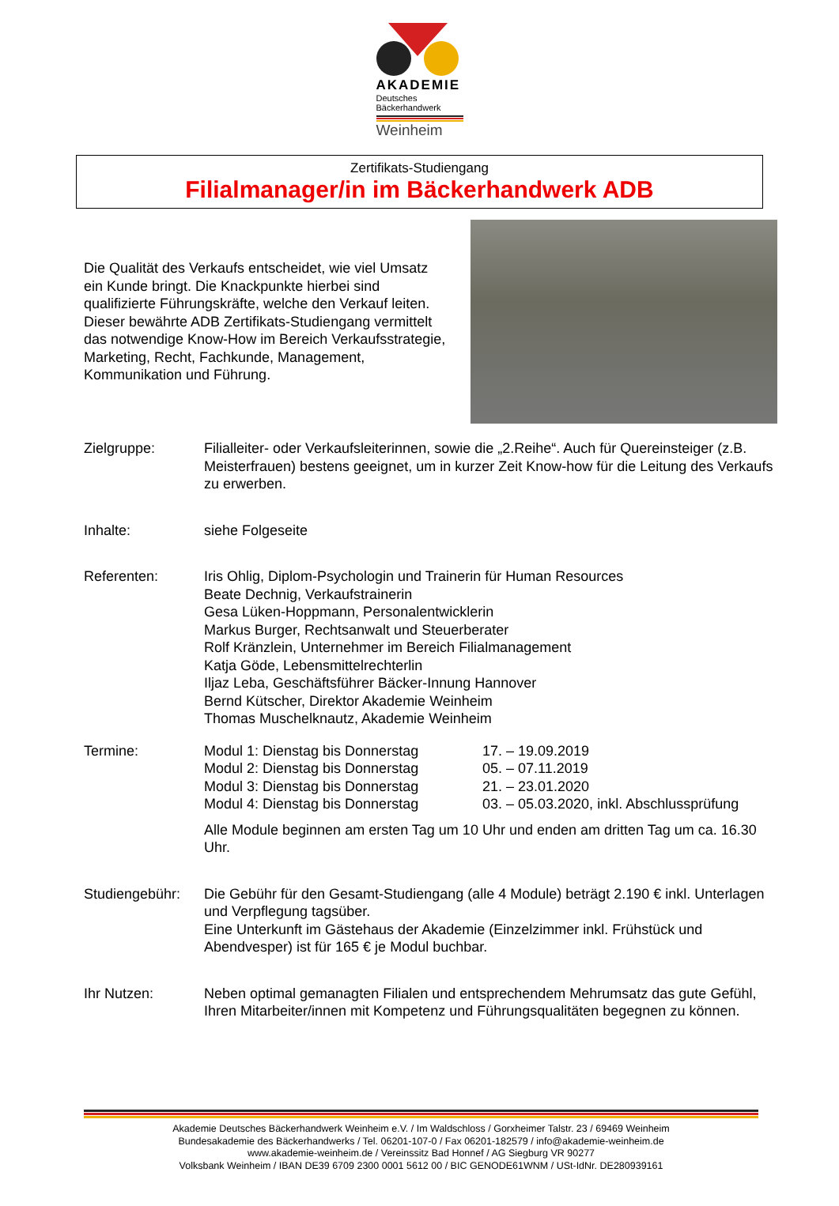AKADEMIE
Deutsches
Bäckerhandwerk
Weinheim
Zertifikats-Studiengang
Filialmanager/in im Bäckerhandwerk ADB
Die Qualität des Verkaufs entscheidet, wie viel Umsatz ein Kunde bringt. Die Knackpunkte hierbei sind qualifizierte Führungskräfte, welche den Verkauf leiten. Dieser bewährte ADB Zertifikats-Studiengang vermittelt das notwendige Know-How im Bereich Verkaufsstrategie, Marketing, Recht, Fachkunde, Management, Kommunikation und Führung.
Zielgruppe: Filialleiter- oder Verkaufsleiterinnen, sowie die „2.Reihe“. Auch für Quereinsteiger (z.B. Meisterfrauen) bestens geeignet, um in kurzer Zeit Know-how für die Leitung des Verkaufs zu erwerben.
Inhalte: siehe Folgeseite
Referenten: Iris Ohlig, Diplom-Psychologin und Trainerin für Human Resources
Beate Dechnig, Verkaufstrainerin
Gesa Lüken-Hoppmann, Personalentwicklerin
Markus Burger, Rechtsanwalt und Steuerberater
Rolf Kränzlein, Unternehmer im Bereich Filialmanagement
Katja Göde, Lebensmittelrechterlin
Iljaz Leba, Geschäftsführer Bäcker-Innung Hannover
Bernd Kütscher, Direktor Akademie Weinheim
Thomas Muschelknautz, Akademie Weinheim
Termine:
| Modul 1: Dienstag bis Donnerstag | 17. – 19.09.2019 |
| Modul 2: Dienstag bis Donnerstag | 05. – 07.11.2019 |
| Modul 3: Dienstag bis Donnerstag | 21. – 23.01.2020 |
| Modul 4: Dienstag bis Donnerstag | 03. – 05.03.2020, inkl. Abschlussprüfung |
Alle Module beginnen am ersten Tag um 10 Uhr und enden am dritten Tag um ca. 16.30 Uhr.
Studiengebühr: Die Gebühr für den Gesamt-Studiengang (alle 4 Module) beträgt 2.190 € inkl. Unterlagen und Verpflegung tagsüber.
Eine Unterkunft im Gästehaus der Akademie (Einzelzimmer inkl. Frühstück und Abendvesper) ist für 165 € je Modul buchbar.
Ihr Nutzen: Neben optimal gemanagten Filialen und entsprechendem Mehrumsatz das gute Gefühl, Ihren Mitarbeiter/innen mit Kompetenz und Führungsqualitäten begegnen zu können.
Akademie Deutsches Bäckerhandwerk Weinheim e.V. / Im Waldschloss / Gorxheimer Talstr. 23 / 69469 Weinheim
Bundesakademie des Bäckerhandwerks / Tel. 06201-107-0 / Fax 06201-182579 / info@akademie-weinheim.de
www.akademie-weinheim.de / Vereinssitz Bad Honnef / AG Siegburg VR 90277
Volksbank Weinheim / IBAN DE39 6709 2300 0001 5612 00 / BIC GENODE61WNM / USt-IdNr. DE280939161